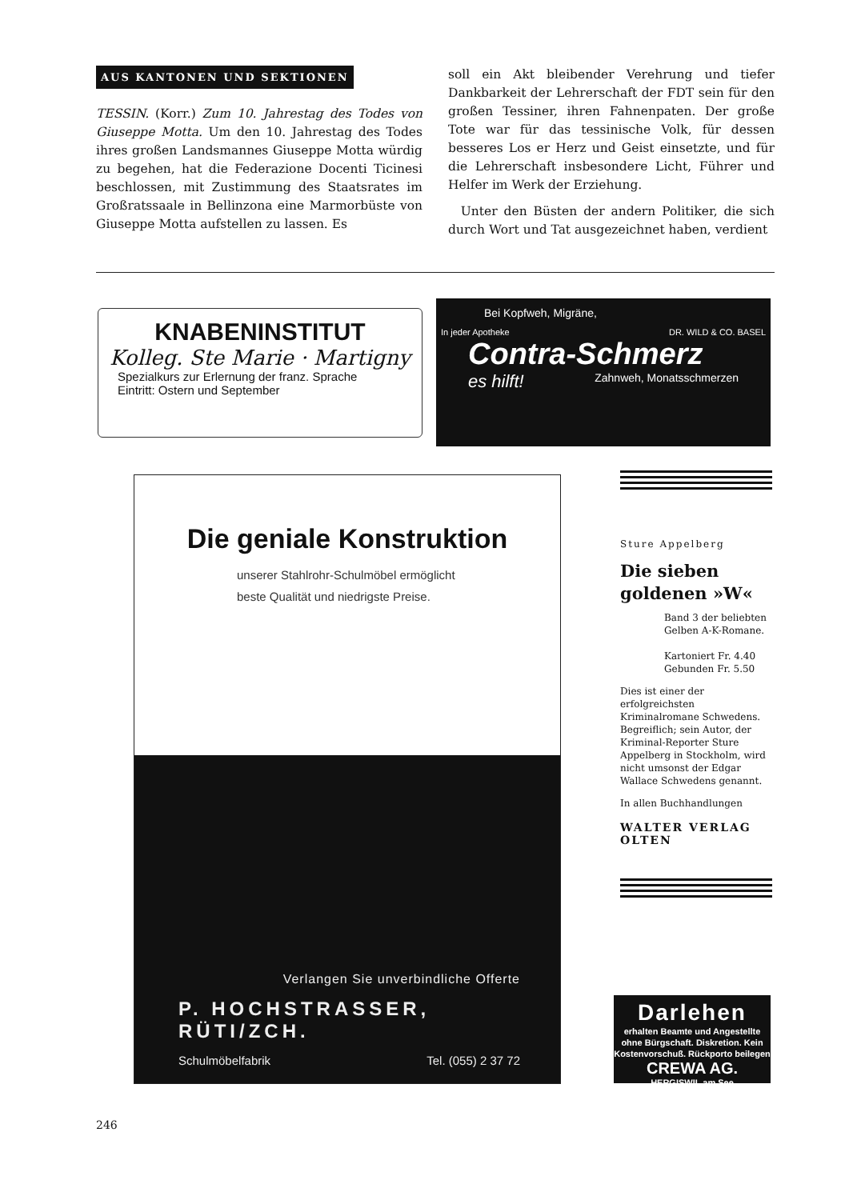AUS KANTONEN UND SEKTIONEN
TESSIN. (Korr.) Zum 10. Jahrestag des Todes von Giuseppe Motta. Um den 10. Jahrestag des Todes ihres großen Landsmannes Giuseppe Motta würdig zu begehen, hat die Federazione Docenti Ticinesi beschlossen, mit Zustimmung des Staatsrates im Großratssaale in Bellinzona eine Marmorbüste von Giuseppe Motta aufstellen zu lassen. Es
soll ein Akt bleibender Verehrung und tiefer Dankbarkeit der Lehrerschaft der FDT sein für den großen Tessiner, ihren Fahnenpaten. Der große Tote war für das tessinische Volk, für dessen besseres Los er Herz und Geist einsetzte, und für die Lehrerschaft insbesondere Licht, Führer und Helfer im Werk der Erziehung.
Unter den Büsten der andern Politiker, die sich durch Wort und Tat ausgezeichnet haben, verdient
KNABENINSTITUT
Kolleg. Ste Marie · Martigny
Spezialkurs zur Erlernung der franz. Sprache
Eintritt: Ostern und September
Bei Kopfweh, Migräne,
In jeder Apotheke DR. WILD & CO. BASEL
Contra-Schmerz
es hilft! Zahnweh, Monatsschmerzen
Die geniale Konstruktion
unserer Stahlrohr-Schulmöbel ermöglicht
beste Qualität und niedrigste Preise.
Verlangen Sie unverbindliche Offerte
P. HOCHSTRASSER, RÜTI/ZCH.
Schulmöbelfabrik Tel. (055) 2 37 72
Sture Appelberg
Die sieben goldenen »W«
Band 3 der beliebten Gelben A-K-Romane.
Kartoniert Fr. 4.40
Gebunden Fr. 5.50
Dies ist einer der erfolgreichsten Kriminalromane Schwedens. Begreiflich; sein Autor, der Kriminal-Reporter Sture Appelberg in Stockholm, wird nicht umsonst der Edgar Wallace Schwedens genannt.
In allen Buchhandlungen
WALTER VERLAG
OLTEN
Darlehen
erhalten Beamte und Angestellte ohne Bürgschaft. Diskretion. Kein Kostenvorschuß. Rückporto beilegen
CREWA AG.
HERGISWIL am See
246